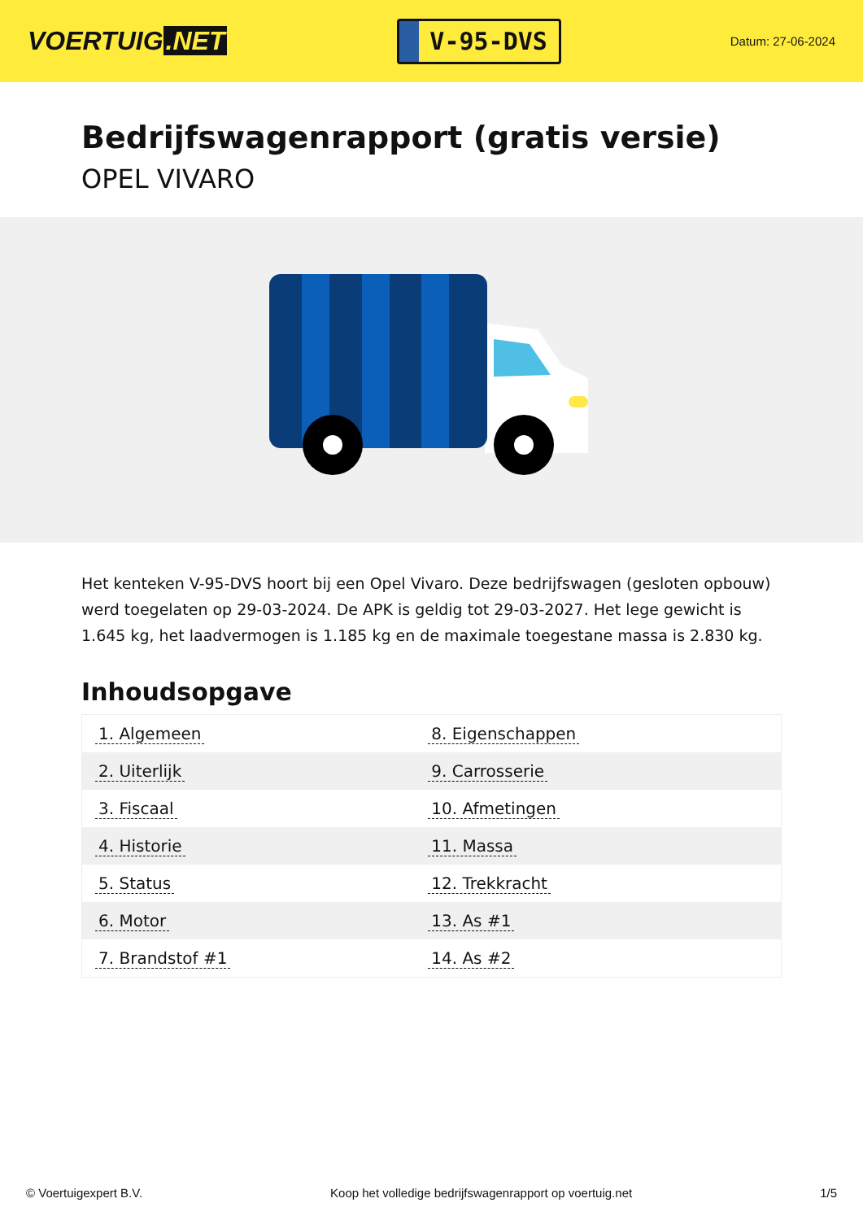VOERTUIG.NET
V-95-DVS
Datum: 27-06-2024
Bedrijfswagenrapport (gratis versie)
OPEL VIVARO
Het kenteken V-95-DVS hoort bij een Opel Vivaro. Deze bedrijfswagen (gesloten opbouw) werd toegelaten op 29-03-2024. De APK is geldig tot 29-03-2027. Het lege gewicht is 1.645 kg, het laadvermogen is 1.185 kg en de maximale toegestane massa is 2.830 kg.
Inhoudsopgave
| 1. Algemeen | 8. Eigenschappen |
| 2. Uiterlijk | 9. Carrosserie |
| 3. Fiscaal | 10. Afmetingen |
| 4. Historie | 11. Massa |
| 5. Status | 12. Trekkracht |
| 6. Motor | 13. As #1 |
| 7. Brandstof #1 | 14. As #2 |
© Voertuigexpert B.V. Koop het volledige bedrijfswagenrapport op voertuig.net
1/5